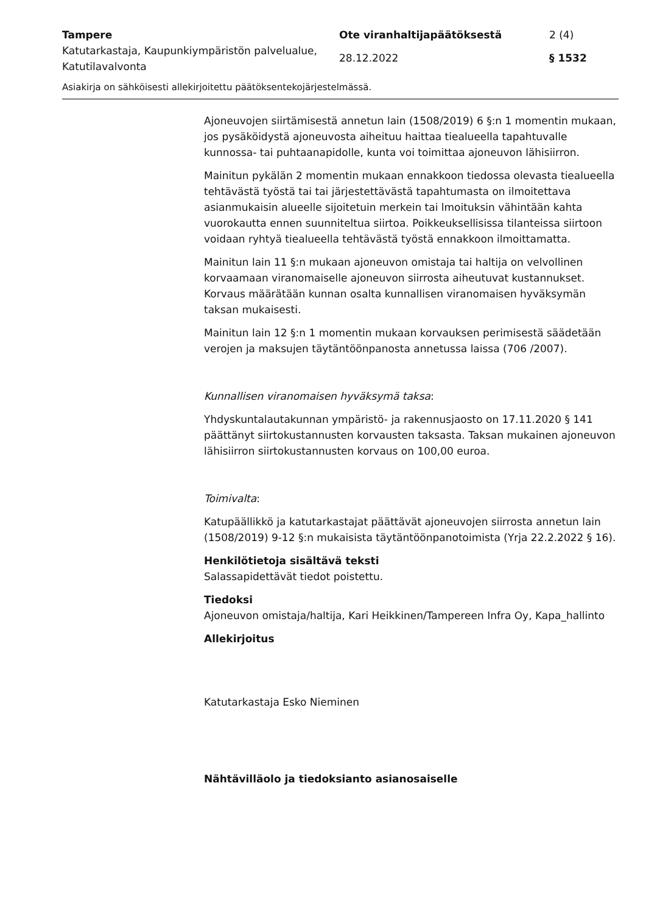Tampere
Katutarkastaja, Kaupunkiympäristön palvelualue, Katutilavalvonta
Ote viranhaltijapäätöksestä
28.12.2022
2 (4)
§ 1532
Asiakirja on sähköisesti allekirjoitettu päätöksentekojärjestelmässä.
Ajoneuvojen siirtämisestä annetun lain (1508/2019) 6 §:n 1 momentin mukaan, jos pysäköidystä ajoneuvosta aiheituu haittaa tiealueella tapahtuvalle kunnossa- tai puhtaanapidolle, kunta voi toimittaa ajoneuvon lähisiirron.
Mainitun pykälän 2 momentin mukaan ennakkoon tiedossa olevasta tiealueella tehtävästä työstä tai tai järjestettävästä tapahtumasta on ilmoitettava asianmukaisin alueelle sijoitetuin merkein tai lmoituksin vähintään kahta vuorokautta ennen suunniteltua siirtoa. Poikkeuksellisissa tilanteissa siirtoon voidaan ryhtyä tiealueella tehtävästä työstä ennakkoon ilmoittamatta.
Mainitun lain 11 §:n mukaan ajoneuvon omistaja tai haltija on velvollinen korvaamaan viranomaiselle ajoneuvon siirrosta aiheutuvat kustannukset. Korvaus määrätään kunnan osalta kunnallisen viranomaisen hyväksymän taksan mukaisesti.
Mainitun lain 12 §:n 1 momentin mukaan korvauksen perimisestä säädetään verojen ja maksujen täytäntöönpanosta annetussa laissa (706 /2007).
Kunnallisen viranomaisen hyväksymä taksa:
Yhdyskuntalautakunnan ympäristö- ja rakennusjaosto on 17.11.2020 § 141 päättänyt siirtokustannusten korvausten taksasta. Taksan mukainen ajoneuvon lähisiirron siirtokustannusten korvaus on 100,00 euroa.
Toimivalta:
Katupäällikkö ja katutarkastajat päättävät ajoneuvojen siirrosta annetun lain (1508/2019) 9-12 §:n mukaisista täytäntöönpanotoimista (Yrja 22.2.2022 § 16).
Henkilötietoja sisältävä teksti
Salassapidettävät tiedot poistettu.
Tiedoksi
Ajoneuvon omistaja/haltija, Kari Heikkinen/Tampereen Infra Oy, Kapa_hallinto
Allekirjoitus
Katutarkastaja Esko Nieminen
Nähtävilläolo ja tiedoksianto asianosaiselle